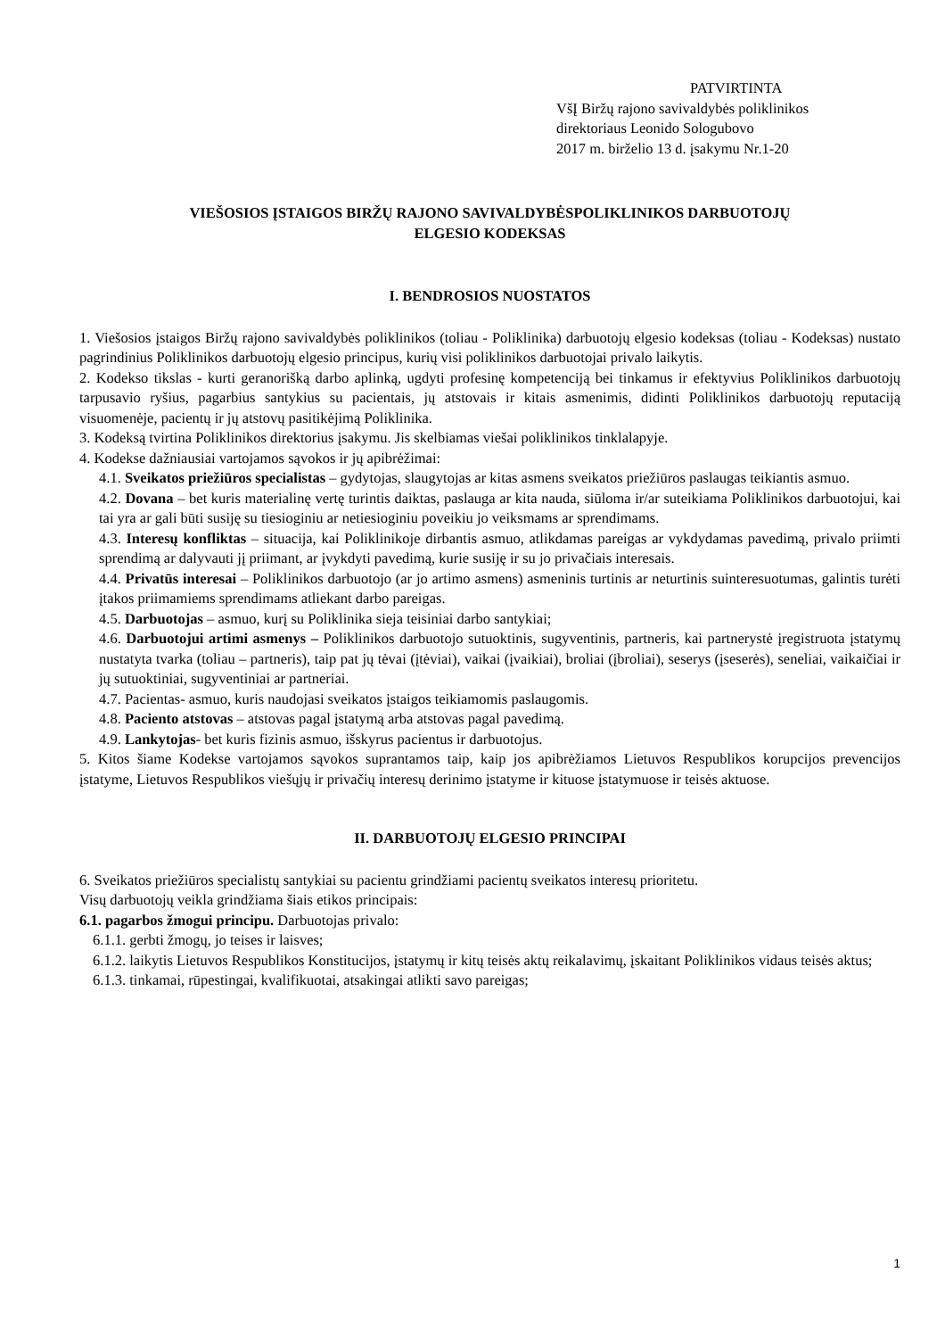PATVIRTINTA
VšĮ Biržų rajono savivaldybės poliklinikos
direktoriaus Leonido Sologubovo
2017 m. birželio 13 d. įsakymu Nr.1-20
VIEŠOSIOS ĮSTAIGOS BIRŽŲ RAJONO SAVIVALDYBĖSPOLIKLINIKOS DARBUOTOJŲ
ELGESIO KODEKSAS
I. BENDROSIOS NUOSTATOS
1. Viešosios įstaigos Biržų rajono savivaldybės poliklinikos (toliau - Poliklinika) darbuotojų elgesio kodeksas (toliau - Kodeksas) nustato pagrindinius Poliklinikos darbuotojų elgesio principus, kurių visi poliklinikos darbuotojai privalo laikytis.
2. Kodekso tikslas - kurti geranorišką darbo aplinką, ugdyti profesinę kompetenciją bei tinkamus ir efektyvius Poliklinikos darbuotojų tarpusavio ryšius, pagarbius santykius su pacientais, jų atstovais ir kitais asmenimis, didinti Poliklinikos darbuotojų reputaciją visuomenėje, pacientų ir jų atstovų pasitikėjimą Poliklinika.
3. Kodeksą tvirtina Poliklinikos direktorius įsakymu. Jis skelbiamas viešai poliklinikos tinklalapyje.
4. Kodekse dažniausiai vartojamos sąvokos ir jų apibrėžimai:
4.1. Sveikatos priežiūros specialistas – gydytojas, slaugytojas ar kitas asmens sveikatos priežiūros paslaugas teikiantis asmuo.
4.2. Dovana – bet kuris materialinę vertę turintis daiktas, paslauga ar kita nauda, siūloma ir/ar suteikiama Poliklinikos darbuotojui, kai tai yra ar gali būti susiję su tiesioginiu ar netiesioginiu poveikiu jo veiksmams ar sprendimams.
4.3. Interesų konfliktas – situacija, kai Poliklinikoje dirbantis asmuo, atlikdamas pareigas ar vykdydamas pavedimą, privalo priimti sprendimą ar dalyvauti jį priimant, ar įvykdyti pavedimą, kurie susiję ir su jo privačiais interesais.
4.4. Privatūs interesai – Poliklinikos darbuotojo (ar jo artimo asmens) asmeninis turtinis ar neturtinis suinteresuotumas, galintis turėti įtakos priimamiems sprendimams atliekant darbo pareigas.
4.5. Darbuotojas – asmuo, kurį su Poliklinika sieja teisiniai darbo santykiai;
4.6. Darbuotojui artimi asmenys – Poliklinikos darbuotojo sutuoktinis, sugyventinis, partneris, kai partnerystė įregistruota įstatymų nustatyta tvarka (toliau – partneris), taip pat jų tėvai (įtėviai), vaikai (įvaikiai), broliai (įbroliai), seserys (įseserės), seneliai, vaikaičiai ir jų sutuoktiniai, sugyventiniai ar partneriai.
4.7. Pacientas- asmuo, kuris naudojasi sveikatos įstaigos teikiamomis paslaugomis.
4.8. Paciento atstovas – atstovas pagal įstatymą arba atstovas pagal pavedimą.
4.9. Lankytojas- bet kuris fizinis asmuo, išskyrus pacientus ir darbuotojus.
5. Kitos šiame Kodekse vartojamos sąvokos suprantamos taip, kaip jos apibrėžiamos Lietuvos Respublikos korupcijos prevencijos įstatyme, Lietuvos Respublikos viešųjų ir privačių interesų derinimo įstatyme ir kituose įstatymuose ir teisės aktuose.
II. DARBUOTOJŲ ELGESIO PRINCIPAI
6. Sveikatos priežiūros specialistų santykiai su pacientu grindžiami pacientų sveikatos interesų prioritetu.
Visų darbuotojų veikla grindžiama šiais etikos principais:
6.1. pagarbos žmogui principu. Darbuotojas privalo:
6.1.1. gerbti žmogų, jo teises ir laisves;
6.1.2. laikytis Lietuvos Respublikos Konstitucijos, įstatymų ir kitų teisės aktų reikalavimų, įskaitant Poliklinikos vidaus teisės aktus;
6.1.3. tinkamai, rūpestingai, kvalifikuotai, atsakingai atlikti savo pareigas;
1